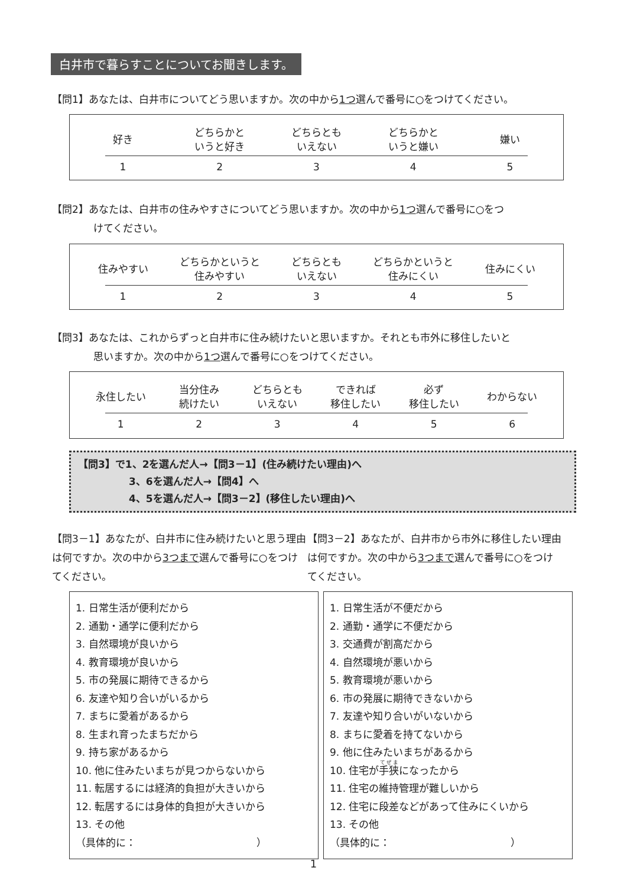白井市で暮らすことについてお聞きします。
【問1】あなたは、白井市についてどう思いますか。次の中から1つ選んで番号に○をつけてください。
好き どちらかと
いうと好き
どちらとも
いえない
どちらかと
いうと嫌い
嫌い
1 2 3 4 5
【問2】あなたは、白井市の住みやすさについてどう思いますか。次の中から1つ選んで番号に○をつ
けてください。
住みやすい どちらかというと
住みやすい
どちらとも
いえない
どちらかというと
住みにくい
住みにくい
1 2 3 4 5
【問3】あなたは、これからずっと白井市に住み続けたいと思いますか。それとも市外に移住したいと
思いますか。次の中から1つ選んで番号に○をつけてください。
永住したい 当分住み
続けたい
どちらとも
いえない
できれば
移住したい
必ず
移住したい
わからない
1 2 3 4 5 6
【問3】で1、2を選んだ人→【問3－1】(住み続けたい理由)へ
3、6を選んだ人→【問4】へ
4、5を選んだ人→【問3－2】(移住したい理由)へ
【問3－1】あなたが、白井市に住み続けたいと思う理由は何ですか。次の中から3つまで選んで番号に○をつけてください。
【問3－2】あなたが、白井市から市外に移住したい理由は何ですか。次の中から3つまで選んで番号に○をつけてください。
1. 日常生活が便利だから
2. 通勤・通学に便利だから
3. 自然環境が良いから
4. 教育環境が良いから
5. 市の発展に期待できるから
6. 友達や知り合いがいるから
7. まちに愛着があるから
8. 生まれ育ったまちだから
9. 持ち家があるから
10. 他に住みたいまちが見つからないから
11. 転居するには経済的負担が大きいから
12. 転居するには身体的負担が大きいから
13. その他
（具体的に：　　　　　　　　　　　　）
1. 日常生活が不便だから
2. 通勤・通学に不便だから
3. 交通費が割高だから
4. 自然環境が悪いから
5. 教育環境が悪いから
6. 市の発展に期待できないから
7. 友達や知り合いがいないから
8. まちに愛着を持てないから
9. 他に住みたいまちがあるから
10. 住宅が手狭になったから
11. 住宅の維持管理が難しいから
12. 住宅に段差などがあって住みにくいから
13. その他
（具体的に：　　　　　　　　　　　　）
1